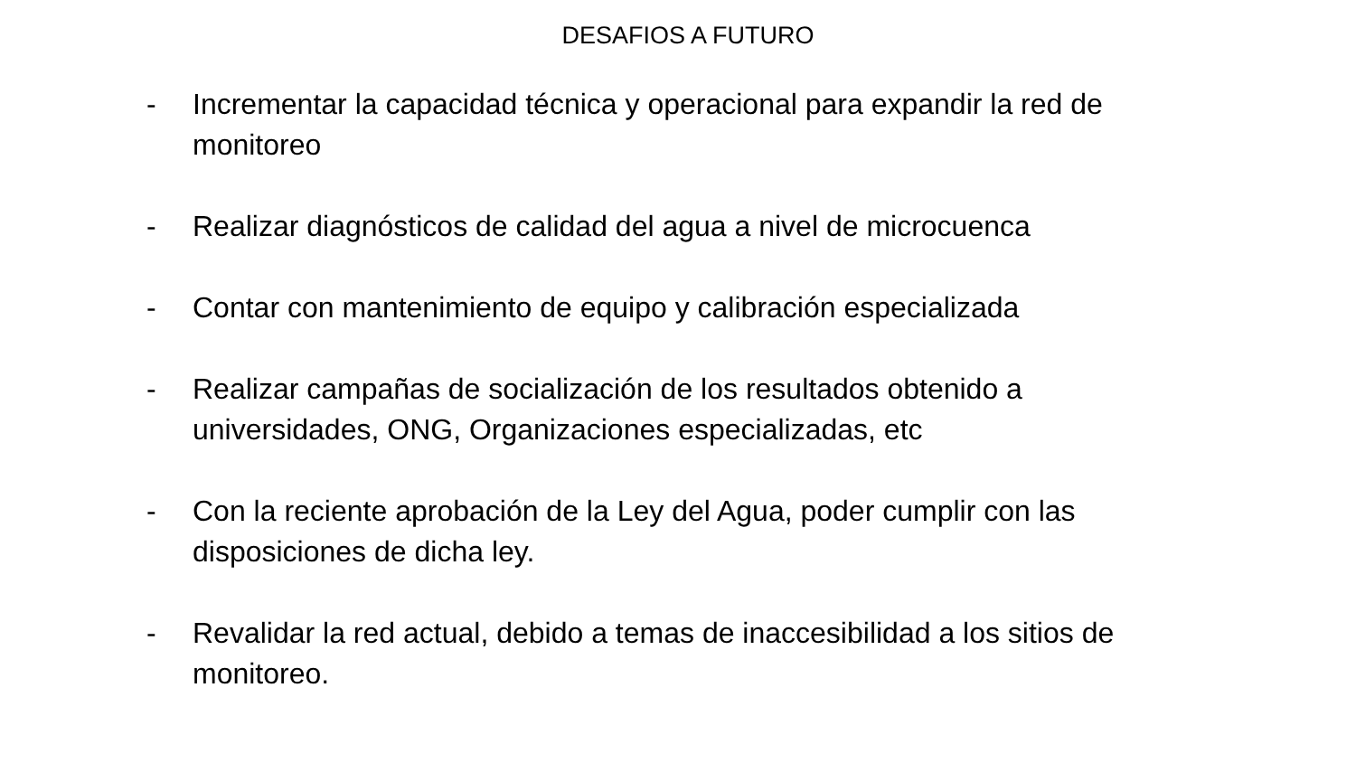DESAFIOS A FUTURO
- Incrementar la capacidad técnica y operacional para expandir la red de monitoreo
- Realizar diagnósticos de calidad del agua a nivel de microcuenca
- Contar con mantenimiento de equipo y calibración especializada
- Realizar campañas de socialización de los resultados obtenido a universidades, ONG, Organizaciones especializadas, etc
- Con la reciente aprobación de la Ley del Agua, poder cumplir con las disposiciones de dicha ley.
- Revalidar la red actual, debido a temas de inaccesibilidad a los sitios de monitoreo.